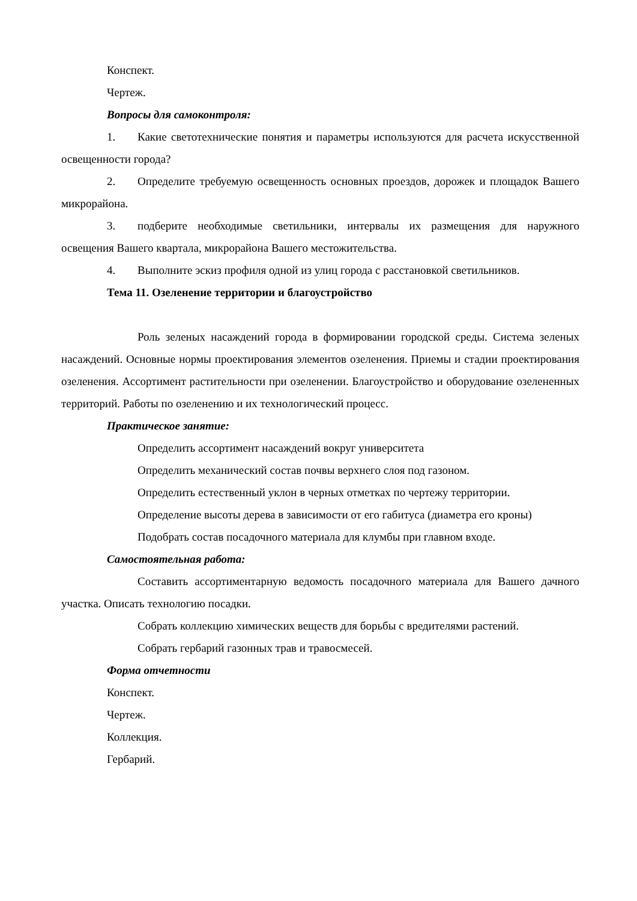Конспект.
Чертеж.
Вопросы для самоконтроля:
1. Какие светотехнические понятия и параметры используются для расчета искусственной освещенности города?
2. Определите требуемую освещенность основных проездов, дорожек и площадок Вашего микрорайона.
3. подберите необходимые светильники, интервалы их размещения для наружного освещения Вашего квартала, микрорайона Вашего местожительства.
4. Выполните эскиз профиля одной из улиц города с расстановкой светильников.
Тема 11. Озеленение территории и благоустройство
Роль зеленых насаждений города в формировании городской среды. Система зеленых насаждений. Основные нормы проектирования элементов озеленения. Приемы и стадии проектирования озеленения. Ассортимент растительности при озеленении. Благоустройство и оборудование озелененных территорий. Работы по озеленению и их технологический процесс.
Практическое занятие:
Определить ассортимент насаждений вокруг университета
Определить механический состав почвы верхнего слоя под газоном.
Определить естественный уклон в черных отметках по чертежу территории.
Определение высоты дерева в зависимости от его габитуса (диаметра его кроны)
Подобрать состав посадочного материала для клумбы при главном входе.
Самостоятельная работа:
Составить ассортиментарную ведомость посадочного материала для Вашего дачного участка. Описать технологию посадки.
Собрать коллекцию химических веществ для борьбы с вредителями растений.
Собрать гербарий газонных трав и травосмесей.
Форма отчетности
Конспект.
Чертеж.
Коллекция.
Гербарий.